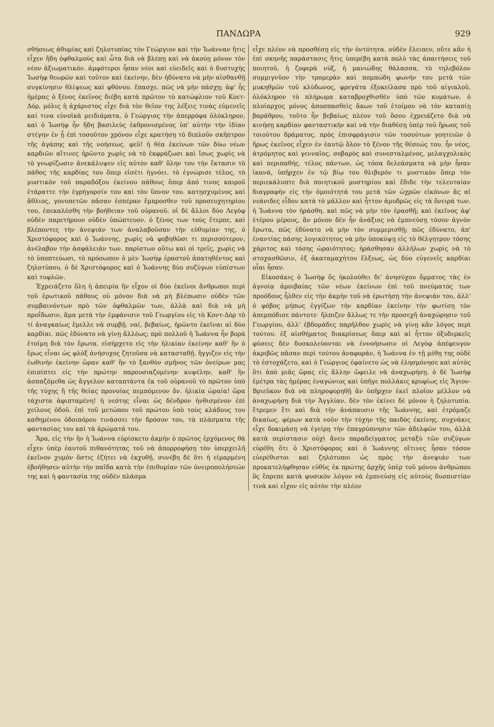ΠΑΝΔΩΡΑ 929
σθήσεως ἀθυμίας καὶ ζηλοτυπίας τὸν Γεώργιον καὶ τὴν Ἰωάνναν ἥτις εἶχεν ἤδη ὀφθαλμοὺς καὶ ὦτα διὰ νὰ βλέπῃ καὶ νὰ ἀκούῃ μόνον τὸν νέον ἀξιωματικόν. ἀμφότεροι ἦσαν νέοι καὶ εὐειδεῖς καὶ ὁ δυστυχὴς Ἰωσὴφ θεωρῶν καὶ τοῦτον καὶ ἐκείνην, δὲν ἠδύνατο νὰ μὴν αἰσθανθῇ συγκίνησιν θλίψεως καὶ φθόνου. ἔπασχε. πῶς νὰ μὴν πάσχῃ; ἀφ' ἧς ἡμέρας ὁ ξένος ἐκεῖνος διέβη κατὰ πρῶτον τὸ κατώφλιον τοῦ Κοετ-Δόρ, μόλις ἡ ἀχάριστος εἶχε διὰ τὸν θεῖον της λέξεις τινὰς εὐμενεῖς καί τινα εὐνοϊκὰ μειδιάματα. ὁ Γεώργιος τὴν ἀπερρόφα ὁλόκληρον, καὶ ὁ Ἰωσὴφ ἦν ἤδη βασιλεὺς ἐκθρονισμένος ὑπ' αὐτὴν τὴν ἰδίαν στέγην ἐν ᾗ ἐπὶ τοσοῦτον χρόνον εἶχε κρατήσῃ τὸ διπλοῦν σκῆπτρον τῆς ἀγάπης καὶ τῆς νοήσεως. φεῦ! ἡ θέα ἐκείνων τῶν δύω νέων καρδιῶν αἵτινες ἠρῶντο χωρὶς νὰ τὸ ἐκφράζωσι καὶ ἴσως χωρὶς νὰ τὸ γνωρίζωσιν ἀνεκάλυψεν εἰς αὐτὸν καθ' ὅλην του τὴν ἔκτασιν τὸ πάθος τῆς καρδίας του ὅπερ εἰσέτι ἠγνόει. τὸ ἐγνώρισε τέλος, τὸ μυστικὸν τοῦ παραδόξου ἐκείνου πάθους ὅπερ ἀπό τινος καιροῦ ἐτάραττε τὴν ἐγρήγορσίν του καὶ τὸν ὕπνον του. κατῃσχυμένος καὶ ἄθλιος, γονυπετῶν πᾶσαν ἑσπέραν ἔμπροσθεν τοῦ προσευχητηρίου του, ἐπεκαλέσθη τὴν βοήθειαν τοῦ οὐρανοῦ. οἱ δὲ ἄλλοι δύο Λεγὸφ οὐδὲν παρετήρουν οὐδὲν ὑπώπτευον. ὁ ξένος των τοὺς ἔτερπε, καὶ βλέποντες τὴν ἀνεψιάν των ἀναλαβοῦσαν τὴν εὐθυμίαν της, ὁ Χριστόφορος καὶ ὁ Ἰωάννης, χωρὶς νὰ φοβηθῶσι τι περισσότερον, ἀνέλαβον τὴν ἀσφάλειάν των. παρίστων οὕτω καὶ οἱ τρεῖς, χωρὶς νὰ τὸ ὑποπτεύωσι, τὸ πρόσωπον ὁ μὲν Ἰωσὴφ ἐραστοῦ ἀπατηθέντος καὶ ζηλοτύπου, ὁ δὲ Χριστόφορος καὶ ὁ Ἰωάννης δύο συζύγων εὐπίστων καὶ τυφλῶν.
Ἐχρειάζετο ὅλη ἡ ἀπειρία ἣν εἶχον οἱ δύο ἐκεῖνοι ἄνθρωποι περὶ τοῦ ἐρωτικοῦ πάθους οὐ μόνον διὰ νὰ μὴ βλέπωσιν οὐδὲν τῶν συμβαινόντων πρὸ τῶν ὀφθαλμῶν των, ἀλλὰ καὶ διὰ νὰ μὴ προΐδωσιν, ἅμα μετὰ τὴν ἐμφάνισιν τοῦ Γεωργίου εἰς τὸ Κοντ-Δὸρ τὸ τί ἀναγκαίως ἔμελλε νὰ συμβῇ. ναί, βεβαίως, ἠρῶντο ἐκεῖναι αἱ δύο καρδίαι. πῶς ἐδύνατο νὰ γίνῃ ἄλλέως; πρὸ πολλοῦ ἡ Ἰωάννα ἦν βορὰ ἑτοίμη διὰ τὸν ἔρωτα. εἰσήρχετο εἰς τὴν ἡλικίαν ἐκείνην καθ' ἣν ὁ ἔρως εἶναι ὡς φλὸξ ἀνήσυχος ζητοῦσα νὰ κατασταθῇ. ἤγγιζεν εἰς τὴν ἑωθινὴν ἐκείνην ὥραν καθ' ἣν τὸ ξανθὸν σμῆνος τῶν ὀνείρων μας ἐπιπίπτει εἰς τὴν πρώτην παρουσιαζομένην κυψέλην, καθ' ἣν ἀσπαζόμεθα ὡς ἄγγελον καταπτάντα ἐκ τοῦ οὐρανοῦ τὸ πρῶτον ὑπὸ τῆς τύχης ἢ τῆς θείας προνοίας πεμπόμενον ὄν. ἡλικία ὡραία! ὥρα τάχιστα ἀφιπταμένη! ἡ νεότης εἶναι ὡς δένδρον ἠνθισμένον ἐπὶ χείλους ὁδοῦ. ἐπὶ τοῦ μετώπου τοῦ πρώτου ὑπὸ τοὺς κλάδους του καθημένου ὁδοιπόρου τινάσσει τὴν δρόσον του, τὰ πλάσματα τῆς φαντασίας του καὶ τὰ ἀρώματά του.
Ἄρα, εἰς τὴν ἣν ἡ Ἰωάννα εὑρίσκετο ἀκμὴν ὁ πρῶτος ἐρχόμενος θὰ εἶχεν ὑπὲρ ἑαυτοῦ πιθανότητας τοῦ νὰ ἀπορροφήσῃ τὸν ὑπερχειλῆ ἐκεῖνον χυμὸν ὅστις ἐζήτει νὰ ἐκχυθῇ. συνέβη δὲ ὅτι ἡ εἱμαρμένη ἐβοήθησεν αὐτὴν τὴν παῖδα κατὰ τὴν ἐπιθυμίαν τῶν ὀνειροπολήσεών της καὶ ἡ φαντασία της οὐδὲν πλάσμα
εἶχε πλέον νὰ προσθέσῃ εἰς τὴν ὀντότητα. οὐδὲν ἔλειπεν, οὔτε κἂν ἡ ἐπὶ σκηνῆς παράστασις ἥτις ὑπερέβη κατὰ πολὺ τὰς ἀπαιτήσεις τοῦ ποιητοῦ. ἡ ζοφερὰ νύξ, ἡ μανιώδης θάλασσα, τὸ τηλεβόλον συμμιγνῦον τὴν τρομερὰν καὶ πομπώδη φωνήν του μετὰ τῶν μυκηθμῶν τοῦ κλύδωνος, φρεγάτα ἐξοκείλασα πρὸ τοῦ αἰγιαλοῦ, ὁλόκληρον τὸ πλήρωμα καταβροχθισθὲν ὑπὸ τῶν κυμάτων, ὁ πλοίαρχος μόνος ἀποσπασθεὶς ἄκων τοῦ ἑτοίμου νὰ τὸν καταπίῃ βαράθρου, τοῦτο ἦν βεβαίως πλέον τοῦ ὅσου ἐχρειάζετο διὰ νὰ κινήσῃ καρδίαν φανταστικὴν καὶ νὰ τὴν διαθέσῃ ὑπὲρ τοῦ ἥρωος τοῦ τοιούτου δράματος. πρὸς ἐπισφράγισιν τῶν τοσούτων γοητειῶν ὁ ἥρως ἐκεῖνος εἶχεν ἐν ἑαυτῷ ὅλον τὸ ξένον τῆς θέσεώς του. ἦν νέος, ἀτρόμητος καὶ γενναῖος, σοβαρὸς καὶ συνεσταλμένος, μελαγχολικὸς καὶ περιπαθής. τέλος πάντων, ὡς τόσα δελεάσματα νὰ μὴν ἦσαν ἱκανά, ὑπῆρχεν ἐν τῷ βίῳ του θλιβερόν τι μυστικὸν ὅπερ τὸν περιεκάλυπτε διὰ ποιητικοῦ μυστηρίου καὶ ἔδιδε τὴν τελευταίαν διαγραφὴν εἰς τὴν ὁμοιότητά του μετὰ τῶν ὠχρῶν εἰκόνων ἃς αἱ νεάνιδες εἶδον κατὰ τὸ μᾶλλον καὶ ἧττον ἀμυδρῶς εἰς τὰ ὄνειρά των. ἡ Ἰωάννα τὸν ἠράσθη. καὶ πῶς νὰ μὴν τὸν ἐρασθῇ; καὶ ἐκεῖνος ἀφ' ἑτέρου μέρους, ἂν μόνον δὲν ἦν ἀνάξιος νὰ ἐμπνεύσῃ τόσον ἁγνὸν ἔρωτα, πῶς ἐδύνατο νὰ μὴν τὸν συμμερισθῇ; πῶς ἐδύνατο, ἀπ' ἐναντίας πάσης λογικότητος νὰ μὴν ὑποκύψῃ εἰς τὸ θέλγητρον τόσης χάριτος καὶ τόσης ὡραιότητος; ἠράσθησαν ἀλλήλων χωρὶς νὰ τὸ στοχασθῶσιν, ἐξ ἀκαταμαχήτου ἕλξεως, ὡς δύο εὐγενεῖς καρδίαι οἷαι ἦσαν.
Εἰκοσάκις ὁ Ἰωσὴφ ὅς ἠκολούθει δι' ἀνησύχου ὄμματος τὰς ἐν ἀγνοίᾳ ἀμοιβαίας τῶν νέων ἐκείνων ἐπὶ τοῦ πνεύματός των προόδους ἦλθεν εἰς τὴν ἀκμὴν τοῦ νὰ ἐρωτήσῃ τὴν ἀνεψιάν του, ἀλλ' ὁ φόβος μήπως ἐγγίζων τὴν καρδίαν ἐκείνην τὴν φωτίσῃ τὸν ἀπεμπόδισε πάντοτε· ἤλπιζεν ἄλλως τε τὴν προσεχῆ ἀναχώρησιν τοῦ Γεωργίου, ἀλλ' ἑβδομάδες παρῆλθον χωρὶς νὰ γίνῃ κἂν λόγος περὶ τούτου. ἐξ αἰσθήματος διακρίσεως ὅπερ καὶ αἱ ἧττον ὀξυδερκεῖς φύσεις δὲν δυσκολεύονται νὰ ἐννοήσωσιν οἱ Λεγὸφ ἀπέφευγον ἀκριβῶς πᾶσαν περὶ τούτου ἀναφοράν, ἡ Ἰωάννα ἐν τῇ μέθῃ της οὐδὲ τὸ ἐστοχάζετο, καὶ ὁ Γεώργιος ἐφαίνετο ὡς νὰ ἐλησμόνησε καὶ αὐτὸς ὅτι ἀπὸ μιᾶς ὥρας εἰς ἄλλην ὤφειλε νὰ ἀναχωρήσῃ. ὁ δὲ Ἰωσὴφ ἐμέτρα τὰς ἡμέρας ἐναγώνιος καὶ ὑπῆγε πολλάκις κρυφίως εἰς Ἅγιον-Βριεῦκον διὰ νὰ πληροφορηθῇ ἂν ὑπῆρχεν ἐκεῖ πλοῖον μέλλον νὰ ἀναχωρήσῃ διὰ τὴν Ἀγγλίαν. δὲν τὸν ἐκίνει δὲ μόνον ἡ ζηλοτυπία. ἔτρεμεν ἔτι καὶ διὰ τὴν ἀνάπαυσιν τῆς Ἰωάννης, καὶ ἐτρόμαζε δικαίως, φέρων κατὰ νοῦν τὴν τύχην τῆς παιδὸς ἐκείνης. συχνάκις εἶχε δοκιμάσῃ νὰ ἐγείρῃ τὴν ἐπαγρύπνησιν τῶν ἀδελφῶν του, ἀλλὰ κατὰ περίστασιν οὐχὶ ἄνευ παραδείγματος μεταξὺ τῶν συζύγων εὑρέθη ὅτι ὁ Χριστόφορος καὶ ὁ Ἰωάννης οἵτινες ἦσαν τόσον εὐερέθιστοι καὶ ζηλότυποι ὡς πρὸς τὴν ἀνεψιάν των προκατελήφθησαν εὐθὺς ἐκ πρώτης ἀρχῆς ὑπὲρ τοῦ μόνου ἀνθρώπου ὃς ἔπρεπε κατὰ φυσικὸν λόγον νὰ ἐμπνεύσῃ εἰς αὐτοὺς δυσπιστίαν τινὰ καὶ εἶχον εἰς αὐτὸν τὴν πλέον